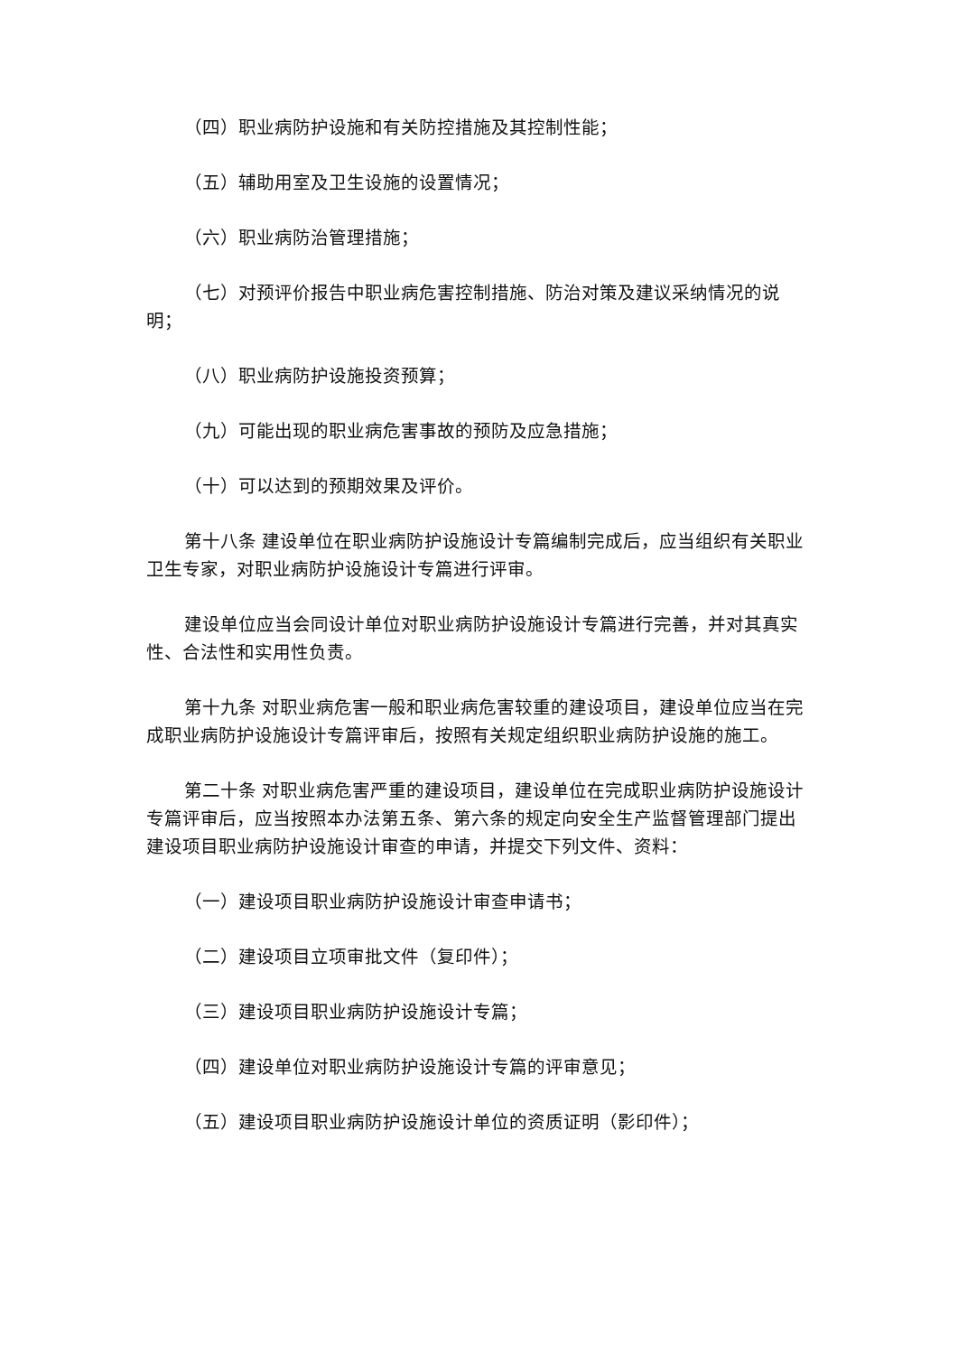（四）职业病防护设施和有关防控措施及其控制性能；
（五）辅助用室及卫生设施的设置情况；
（六）职业病防治管理措施；
（七）对预评价报告中职业病危害控制措施、防治对策及建议采纳情况的说明；
（八）职业病防护设施投资预算；
（九）可能出现的职业病危害事故的预防及应急措施；
（十）可以达到的预期效果及评价。
第十八条 建设单位在职业病防护设施设计专篇编制完成后，应当组织有关职业卫生专家，对职业病防护设施设计专篇进行评审。
建设单位应当会同设计单位对职业病防护设施设计专篇进行完善，并对其真实性、合法性和实用性负责。
第十九条 对职业病危害一般和职业病危害较重的建设项目，建设单位应当在完成职业病防护设施设计专篇评审后，按照有关规定组织职业病防护设施的施工。
第二十条 对职业病危害严重的建设项目，建设单位在完成职业病防护设施设计专篇评审后，应当按照本办法第五条、第六条的规定向安全生产监督管理部门提出建设项目职业病防护设施设计审查的申请，并提交下列文件、资料：
（一）建设项目职业病防护设施设计审查申请书；
（二）建设项目立项审批文件（复印件）；
（三）建设项目职业病防护设施设计专篇；
（四）建设单位对职业病防护设施设计专篇的评审意见；
（五）建设项目职业病防护设施设计单位的资质证明（影印件）；